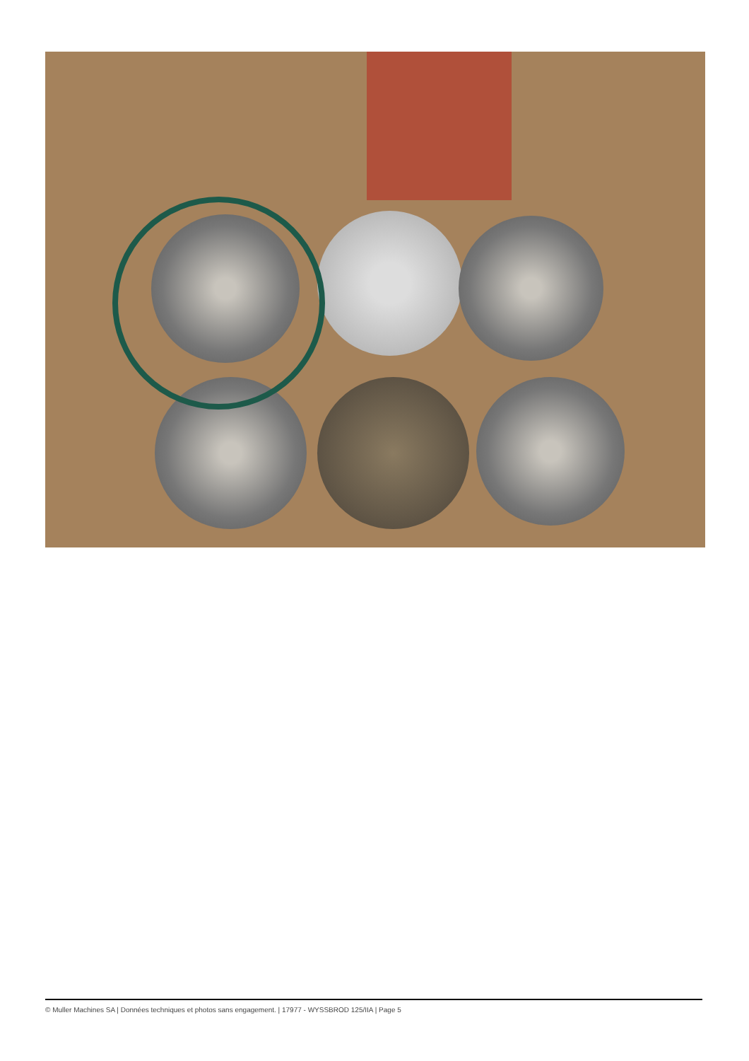© Muller Machines SA | Données techniques et photos sans engagement. | 17977 - WYSSBROD 125/IIA | Page 5